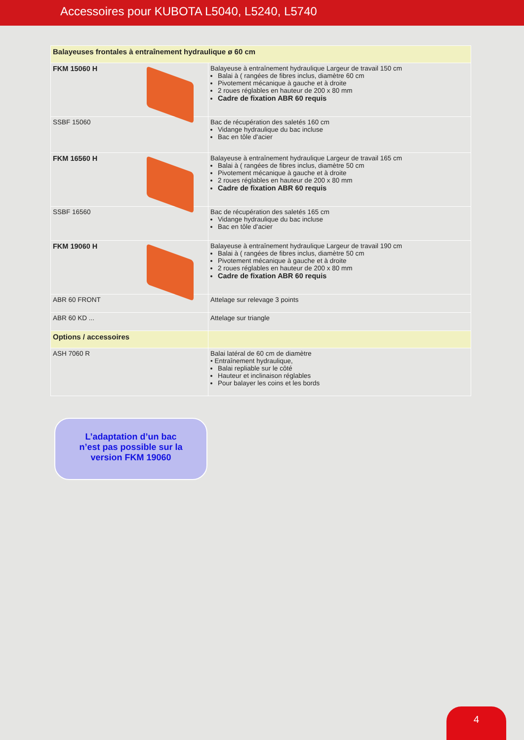Accessoires pour KUBOTA L5040, L5240, L5740
| Balayeuses frontales à entraînement hydraulique ø 60 cm | |
| FKM 15060 H | Balayeuse à entraînement hydraulique Largeur de travail 150 cm Balai à ( rangées de fibres inclus, diamètre 60 cm Pivotement mécanique à gauche et à droite 2 roues réglables en hauteur de 200 x 80 mm Cadre de fixation ABR 60 requis |
| SSBF 15060 | Bac de récupération des saletés 160 cm Vidange hydraulique du bac incluse Bac en tôle d'acier |
| FKM 16560 H | Balayeuse à entraînement hydraulique Largeur de travail 165 cm Balai à ( rangées de fibres inclus, diamètre 50 cm Pivotement mécanique à gauche et à droite 2 roues réglables en hauteur de 200 x 80 mm Cadre de fixation ABR 60 requis |
| SSBF 16560 | Bac de récupération des saletés 165 cm Vidange hydraulique du bac incluse Bac en tôle d'acier |
| FKM 19060 H | Balayeuse à entraînement hydraulique Largeur de travail 190 cm Balai à ( rangées de fibres inclus, diamètre 50 cm Pivotement mécanique à gauche et à droite 2 roues réglables en hauteur de 200 x 80 mm Cadre de fixation ABR 60 requis |
| ABR 60 FRONT | Attelage sur relevage 3 points |
| ABR 60 KD ... | Attelage sur triangle |
| Options / accessoires | |
| ASH 7060 R | Balai latéral de 60 cm de diamètre • Entraînement hydraulique, Balai repliable sur le côté Hauteur et inclinaison réglables Pour balayer les coins et les bords |
L’adaptation d’un bac
n’est pas possible sur la
version FKM 19060
4